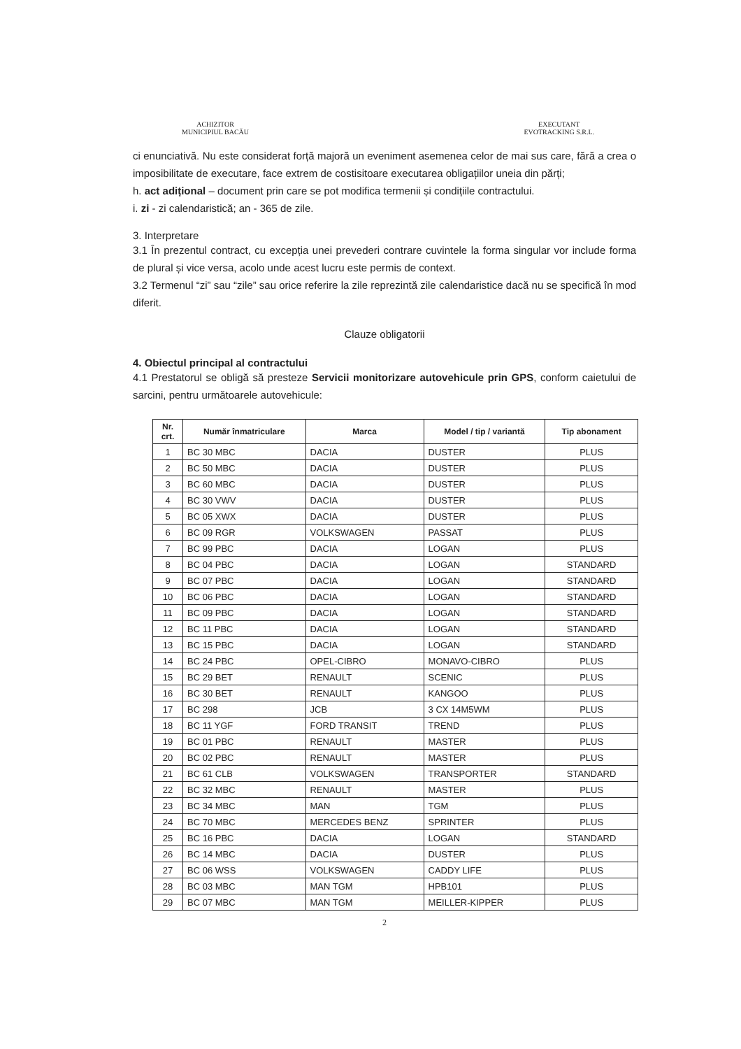ACHIZITOR
MUNICIPIUL BACĂU
EXECUTANT
EVOTRACKING S.R.L.
ci enunciativă. Nu este considerat forță majoră un eveniment asemenea celor de mai sus care, fără a crea o imposibilitate de executare, face extrem de costisitoare executarea obligațiilor uneia din părți;
h. act adițional – document prin care se pot modifica termenii și condițiile contractului.
i. zi - zi calendaristică; an - 365 de zile.
3. Interpretare
3.1 În prezentul contract, cu excepția unei prevederi contrare cuvintele la forma singular vor include forma de plural și vice versa, acolo unde acest lucru este permis de context.
3.2 Termenul “zi” sau “zile” sau orice referire la zile reprezintă zile calendaristice dacă nu se specifică în mod diferit.
Clauze obligatorii
4. Obiectul principal al contractului
4.1 Prestatorul se obligă să presteze Servicii monitorizare autovehicule prin GPS, conform caietului de sarcini, pentru următoarele autovehicule:
| Nr. crt. | Număr înmatriculare | Marca | Model / tip / variantă | Tip abonament |
| --- | --- | --- | --- | --- |
| 1 | BC 30 MBC | DACIA | DUSTER | PLUS |
| 2 | BC 50 MBC | DACIA | DUSTER | PLUS |
| 3 | BC 60 MBC | DACIA | DUSTER | PLUS |
| 4 | BC 30 VWV | DACIA | DUSTER | PLUS |
| 5 | BC 05 XWX | DACIA | DUSTER | PLUS |
| 6 | BC 09 RGR | VOLKSWAGEN | PASSAT | PLUS |
| 7 | BC 99 PBC | DACIA | LOGAN | PLUS |
| 8 | BC 04 PBC | DACIA | LOGAN | STANDARD |
| 9 | BC 07 PBC | DACIA | LOGAN | STANDARD |
| 10 | BC 06 PBC | DACIA | LOGAN | STANDARD |
| 11 | BC 09 PBC | DACIA | LOGAN | STANDARD |
| 12 | BC 11 PBC | DACIA | LOGAN | STANDARD |
| 13 | BC 15 PBC | DACIA | LOGAN | STANDARD |
| 14 | BC 24 PBC | OPEL-CIBRO | MONAVO-CIBRO | PLUS |
| 15 | BC 29 BET | RENAULT | SCENIC | PLUS |
| 16 | BC 30 BET | RENAULT | KANGOO | PLUS |
| 17 | BC 298 | JCB | 3 CX 14M5WM | PLUS |
| 18 | BC 11 YGF | FORD TRANSIT | TREND | PLUS |
| 19 | BC 01 PBC | RENAULT | MASTER | PLUS |
| 20 | BC 02 PBC | RENAULT | MASTER | PLUS |
| 21 | BC 61 CLB | VOLKSWAGEN | TRANSPORTER | STANDARD |
| 22 | BC 32 MBC | RENAULT | MASTER | PLUS |
| 23 | BC 34 MBC | MAN | TGM | PLUS |
| 24 | BC 70 MBC | MERCEDES BENZ | SPRINTER | PLUS |
| 25 | BC 16 PBC | DACIA | LOGAN | STANDARD |
| 26 | BC 14 MBC | DACIA | DUSTER | PLUS |
| 27 | BC 06 WSS | VOLKSWAGEN | CADDY LIFE | PLUS |
| 28 | BC 03 MBC | MAN TGM | HPB101 | PLUS |
| 29 | BC 07 MBC | MAN TGM | MEILLER-KIPPER | PLUS |
2